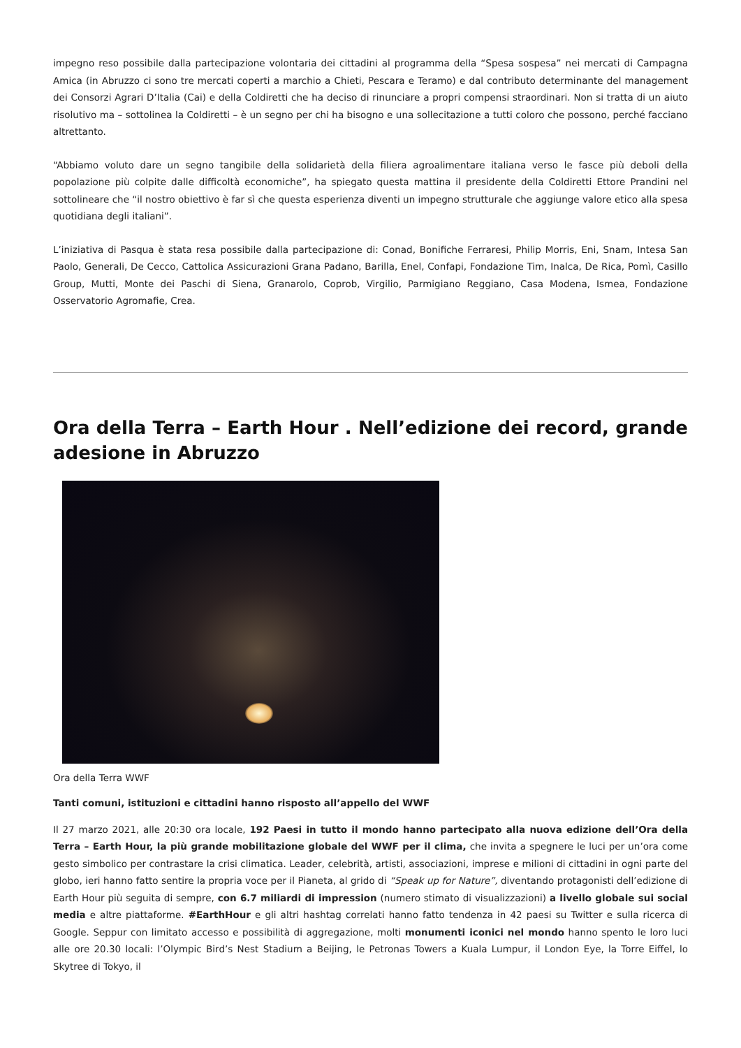impegno reso possibile dalla partecipazione volontaria dei cittadini al programma della “Spesa sospesa” nei mercati di Campagna Amica (in Abruzzo ci sono tre mercati coperti a marchio a Chieti, Pescara e Teramo) e dal contributo determinante del management dei Consorzi Agrari D’Italia (Cai) e della Coldiretti che ha deciso di rinunciare a propri compensi straordinari. Non si tratta di un aiuto risolutivo ma – sottolinea la Coldiretti – è un segno per chi ha bisogno e una sollecitazione a tutti coloro che possono, perché facciano altrettanto.
“Abbiamo voluto dare un segno tangibile della solidarietà della filiera agroalimentare italiana verso le fasce più deboli della popolazione più colpite dalle difficoltà economiche”, ha spiegato questa mattina il presidente della Coldiretti Ettore Prandini nel sottolineare che “il nostro obiettivo è far sì che questa esperienza diventi un impegno strutturale che aggiunge valore etico alla spesa quotidiana degli italiani”.
L’iniziativa di Pasqua è stata resa possibile dalla partecipazione di: Conad, Bonifiche Ferraresi, Philip Morris, Eni, Snam, Intesa San Paolo, Generali, De Cecco, Cattolica Assicurazioni Grana Padano, Barilla, Enel, Confapi, Fondazione Tim, Inalca, De Rica, Pomì, Casillo Group, Mutti, Monte dei Paschi di Siena, Granarolo, Coprob, Virgilio, Parmigiano Reggiano, Casa Modena, Ismea, Fondazione Osservatorio Agromafie, Crea.
Ora della Terra – Earth Hour . Nell’edizione dei record, grande adesione in Abruzzo
Ora della Terra WWF
Tanti comuni, istituzioni e cittadini hanno risposto all’appello del WWF
Il 27 marzo 2021, alle 20:30 ora locale, 192 Paesi in tutto il mondo hanno partecipato alla nuova edizione dell’Ora della Terra – Earth Hour, la più grande mobilitazione globale del WWF per il clima, che invita a spegnere le luci per un’ora come gesto simbolico per contrastare la crisi climatica. Leader, celebrità, artisti, associazioni, imprese e milioni di cittadini in ogni parte del globo, ieri hanno fatto sentire la propria voce per il Pianeta, al grido di “Speak up for Nature”, diventando protagonisti dell’edizione di Earth Hour più seguita di sempre, con 6.7 miliardi di impression (numero stimato di visualizzazioni) a livello globale sui social media e altre piattaforme. #EarthHour e gli altri hashtag correlati hanno fatto tendenza in 42 paesi su Twitter e sulla ricerca di Google. Seppur con limitato accesso e possibilità di aggregazione, molti monumenti iconici nel mondo hanno spento le loro luci alle ore 20.30 locali: l’Olympic Bird’s Nest Stadium a Beijing, le Petronas Towers a Kuala Lumpur, il London Eye, la Torre Eiffel, lo Skytree di Tokyo, il